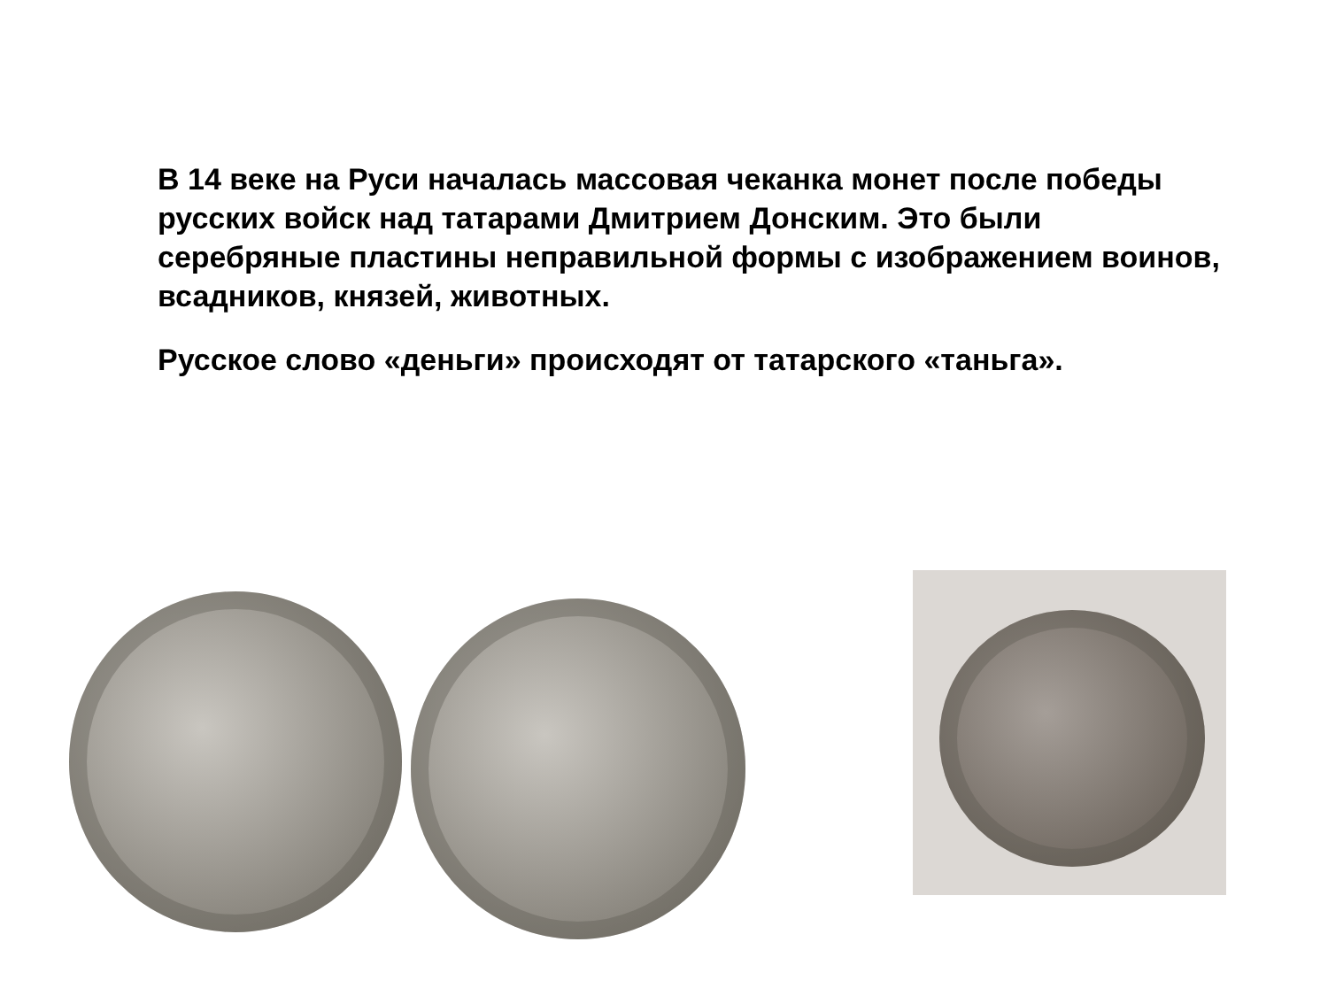В 14 веке на Руси началась массовая чеканка монет после победы русских войск над татарами Дмитрием Донским. Это были серебряные пластины неправильной формы с изображением воинов, всадников, князей, животных.
Русское слово «деньги» происходят от татарского «таньга».